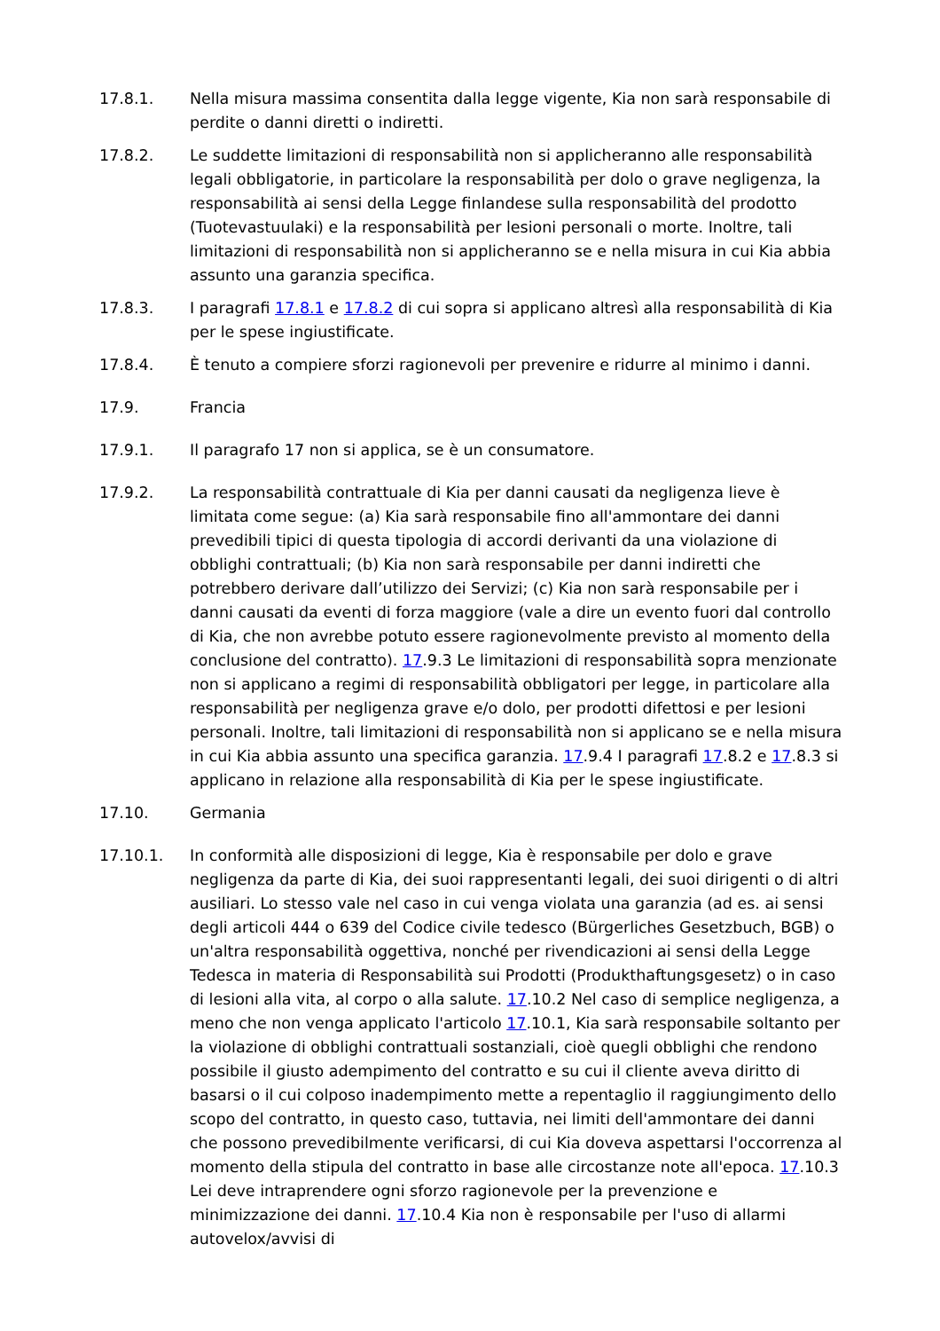17.8.1. Nella misura massima consentita dalla legge vigente, Kia non sarà responsabile di perdite o danni diretti o indiretti.
17.8.2. Le suddette limitazioni di responsabilità non si applicheranno alle responsabilità legali obbligatorie, in particolare la responsabilità per dolo o grave negligenza, la responsabilità ai sensi della Legge finlandese sulla responsabilità del prodotto (Tuotevastuulaki) e la responsabilità per lesioni personali o morte. Inoltre, tali limitazioni di responsabilità non si applicheranno se e nella misura in cui Kia abbia assunto una garanzia specifica.
17.8.3. I paragrafi 17.8.1 e 17.8.2 di cui sopra si applicano altresì alla responsabilità di Kia per le spese ingiustificate.
17.8.4. È tenuto a compiere sforzi ragionevoli per prevenire e ridurre al minimo i danni.
17.9. Francia
17.9.1. Il paragrafo 17 non si applica, se è un consumatore.
17.9.2. La responsabilità contrattuale di Kia per danni causati da negligenza lieve è limitata come segue: (a) Kia sarà responsabile fino all'ammontare dei danni prevedibili tipici di questa tipologia di accordi derivanti da una violazione di obblighi contrattuali; (b) Kia non sarà responsabile per danni indiretti che potrebbero derivare dall’utilizzo dei Servizi; (c) Kia non sarà responsabile per i danni causati da eventi di forza maggiore (vale a dire un evento fuori dal controllo di Kia, che non avrebbe potuto essere ragionevolmente previsto al momento della conclusione del contratto). 17.9.3 Le limitazioni di responsabilità sopra menzionate non si applicano a regimi di responsabilità obbligatori per legge, in particolare alla responsabilità per negligenza grave e/o dolo, per prodotti difettosi e per lesioni personali. Inoltre, tali limitazioni di responsabilità non si applicano se e nella misura in cui Kia abbia assunto una specifica garanzia. 17.9.4 I paragrafi 17.8.2 e 17.8.3 si applicano in relazione alla responsabilità di Kia per le spese ingiustificate.
17.10. Germania
17.10.1. In conformità alle disposizioni di legge, Kia è responsabile per dolo e grave negligenza da parte di Kia, dei suoi rappresentanti legali, dei suoi dirigenti o di altri ausiliari. Lo stesso vale nel caso in cui venga violata una garanzia (ad es. ai sensi degli articoli 444 o 639 del Codice civile tedesco (Bürgerliches Gesetzbuch, BGB) o un'altra responsabilità oggettiva, nonché per rivendicazioni ai sensi della Legge Tedesca in materia di Responsabilità sui Prodotti (Produkthaftungsgesetz) o in caso di lesioni alla vita, al corpo o alla salute. 17.10.2 Nel caso di semplice negligenza, a meno che non venga applicato l'articolo 17.10.1, Kia sarà responsabile soltanto per la violazione di obblighi contrattuali sostanziali, cioè quegli obblighi che rendono possibile il giusto adempimento del contratto e su cui il cliente aveva diritto di basarsi o il cui colposo inadempimento mette a repentaglio il raggiungimento dello scopo del contratto, in questo caso, tuttavia, nei limiti dell'ammontare dei danni che possono prevedibilmente verificarsi, di cui Kia doveva aspettarsi l'occorrenza al momento della stipula del contratto in base alle circostanze note all'epoca. 17.10.3 Lei deve intraprendere ogni sforzo ragionevole per la prevenzione e minimizzazione dei danni. 17.10.4 Kia non è responsabile per l'uso di allarmi autovelox/avvisi di